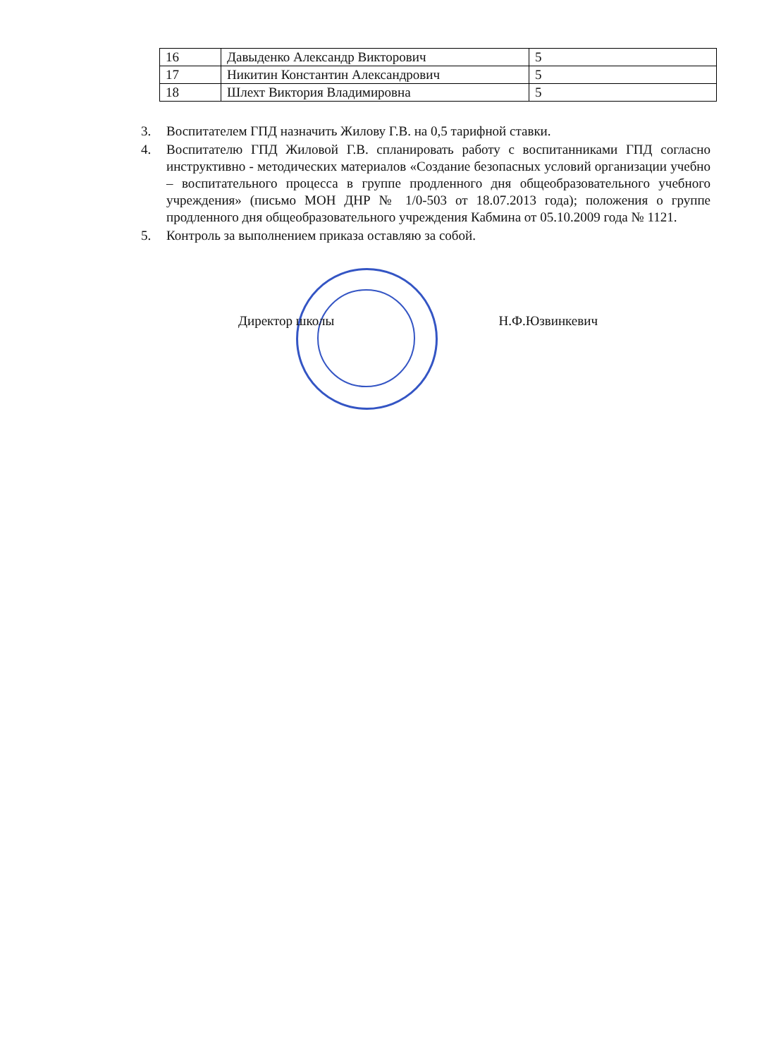| 16 | Давыденко Александр Викторович | 5 |
| 17 | Никитин Константин Александрович | 5 |
| 18 | Шлехт Виктория Владимировна | 5 |
3. Воспитателем ГПД назначить Жилову Г.В. на 0,5 тарифной ставки.
4. Воспитателю ГПД Жиловой Г.В. спланировать работу с воспитанниками ГПД согласно инструктивно - методических материалов «Создание безопасных условий организации учебно – воспитательного процесса в группе продленного дня общеобразовательного учебного учреждения» (письмо МОН ДНР № 1/0-503 от 18.07.2013 года); положения о группе продленного дня общеобразовательного учреждения Кабмина от 05.10.2009 года № 1121.
5. Контроль за выполнением приказа оставляю за собой.
Директор школы Н.Ф.Юзвинкевич